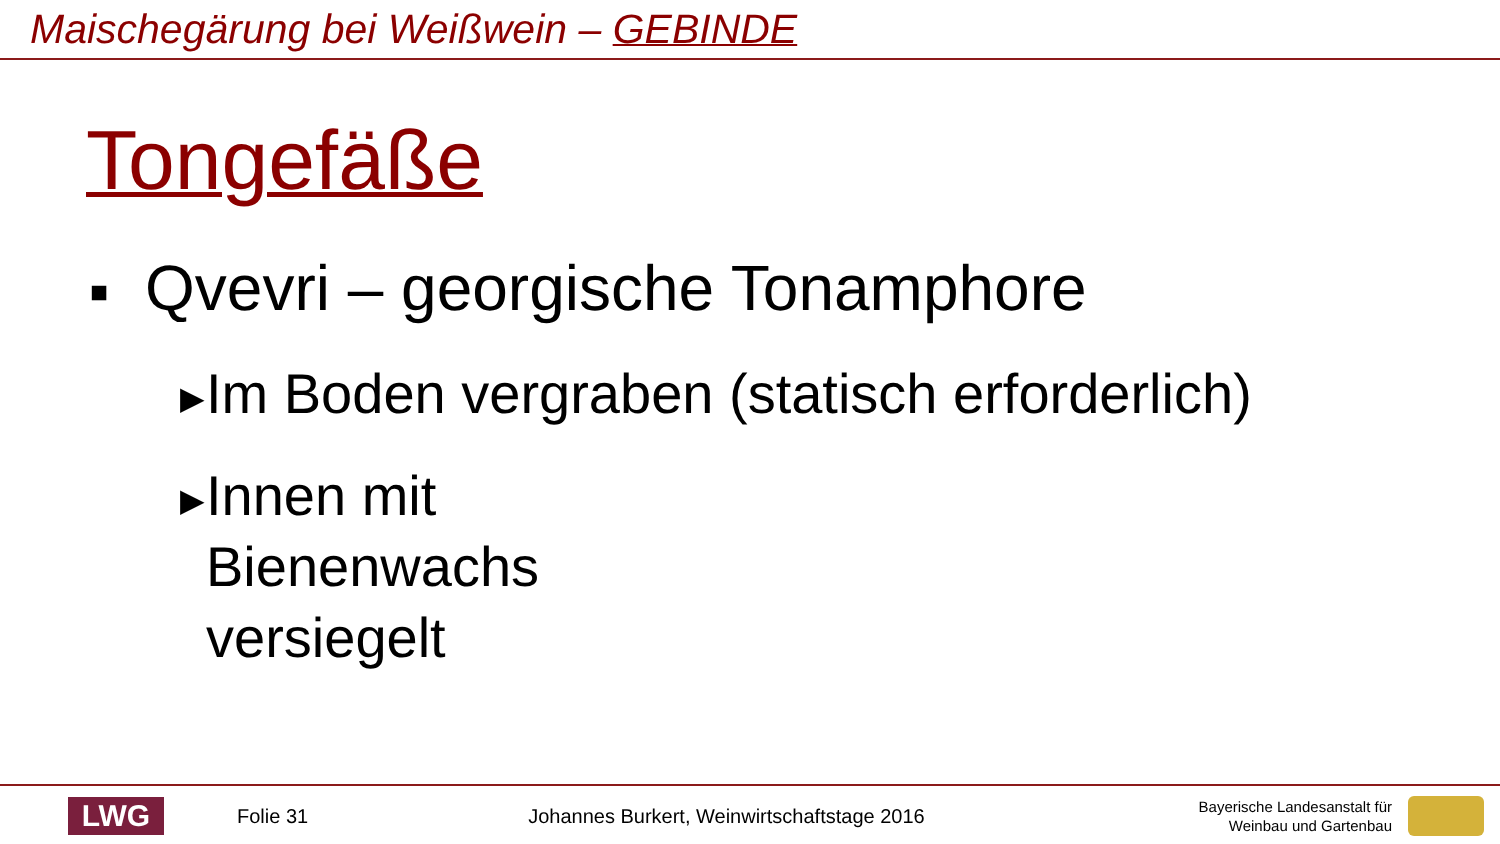Maischegärung bei Weißwein – GEBINDE
Tongefäße
■ Qvevri – georgische Tonamphore
▶ Im Boden vergraben (statisch erforderlich)
▶ Innen mit Bienenwachs versiegelt
LWG
Folie 31
Johannes Burkert, Weinwirtschaftstage 2016
Bayerische Landesanstalt für
Weinbau und Gartenbau